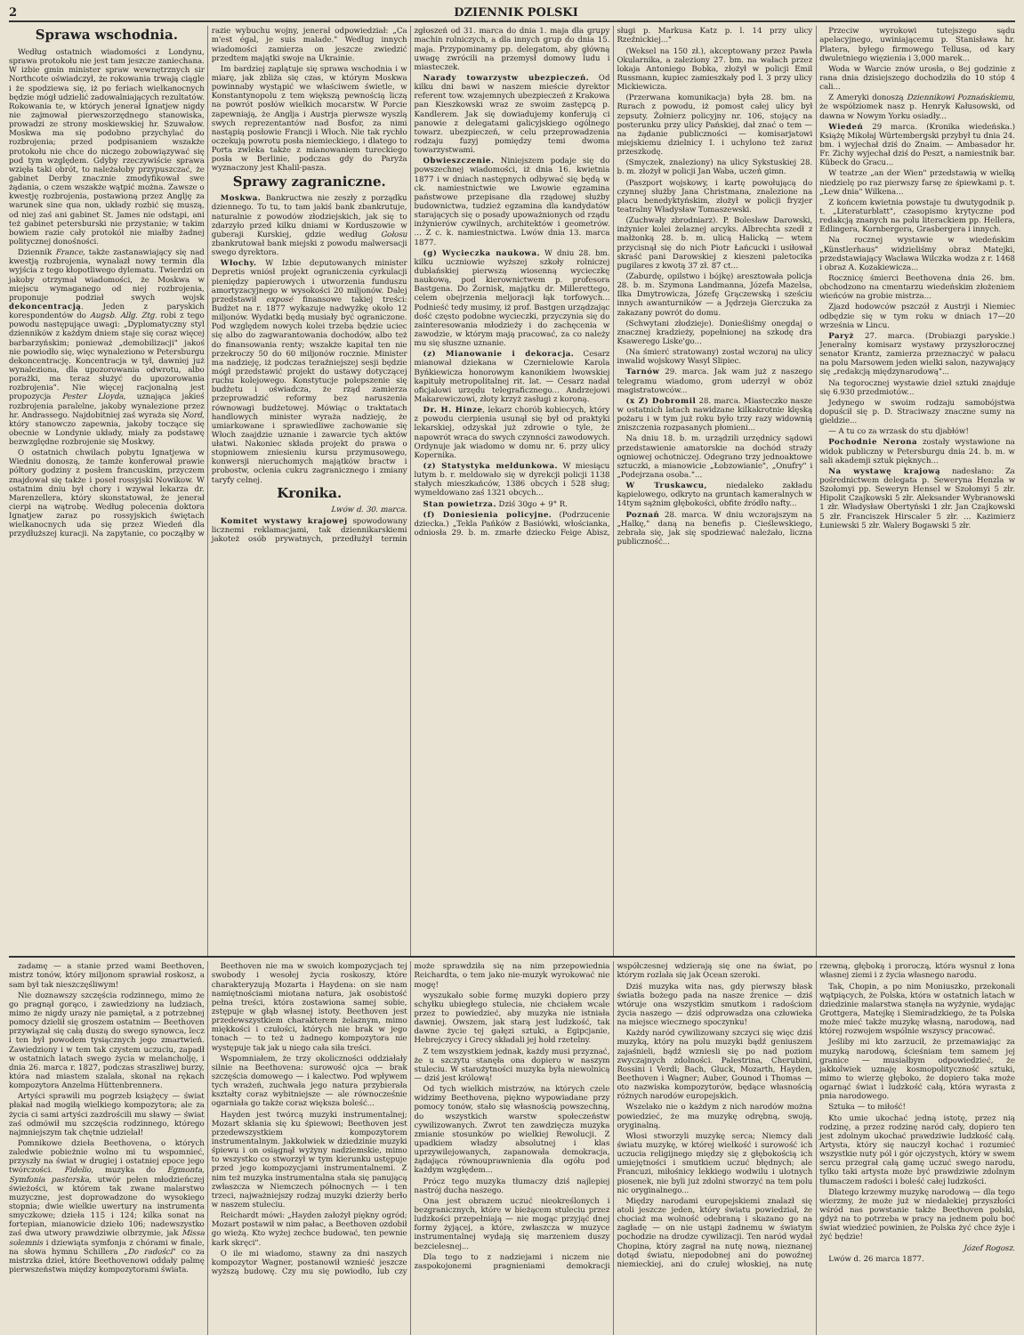2 DZIENNIK POLSKI
Sprawa wschodnia.
Według ostatnich wiadomości z Londynu, sprawa protokołu nie jest tam jeszcze zaniechana. W izbie gmin minister spraw wewnętrznych sir Northcote oświadczył, że rokowania trwają ciągle i że spodziewa się, iż po feriach wielkanocnych będzie mógł udzielić zadowalniających rezultatów. Rokowania te, w których jenerał Ignatjew nigdy nie zajmował pierwszorzędnego stanowiska, prowadzi ze strony moskiewskiej hr. Szuwałow. Moskwa ma się podobno przychylać do rozbrojenia; przed podpisaniem wszakże protokołu nie chce do niczego zobowiązywać się pod tym względem. Gdyby rzeczywiście sprawa wzięła taki obrót, to należałoby przypuszczać, że gabinet Derby znacznie zmodyfikował swe żądania, o czem wszakże wątpić można. Zawsze o kwestję rozbrojenia, postawioną przez Anglję za warunek sine qua non, układy rozbić się muszą, od niej zaś ani gabinet St. James nie odstąpi, ani też gabinet petersburski nie przystanie; w takim bowiem razie cały protokół nie miałby żadnej politycznej donośności.
Dziennik France, także zastanawiający się nad kwestją rozbrojenia, wynalazł nowy termin dla wyjścia z tego kłopotliwego dylematu. Twierdzi on jakoby otrzymał wiadomości, że Moskwa w miejscu wymaganego od niej rozbrojenia, proponuje podział swych wojsk dekoncentracją. Jeden z paryskich korespondentów do Augsb. Allg. Ztg. robi z tego powodu następujące uwagi: „Dyplomatyczny styl dzienników z każdym dniem staje się coraz więcej barbarzyńskim; ponieważ „demobilizacji" jakoś nie powiodło się, więc wynaleziono w Petersburgu dekoncentrację. Koncentracja w tył, dawniej już wynaleziona, dla upozorowania odwrotu, albo porażki, ma teraz służyć do upozorowania rozbrojenia". Nie więcej racjonalną jest propozycja Pester Lloyda, uznająca jakieś rozbrojenia paralelne, jakoby wynalezione przez hr. Andrassego. Najdobitniej zaś wyraża się Nord, który stanowczo zapewnia, jakoby toczące się obecnie w Londynie układy, miały za podstawę bezwzględne rozbrojenie się Moskwy.
O ostatnich chwilach pobytu Ignatjewa w Wiedniu donoszą, że tamże konferował prawie półtory godziny z posłem francuskim, przyczem znajdował się także i poseł rossyjski Nowikow. W ostatnim dniu był chory i wzywał lekarza dr. Marenzellera, który skonstatował, że jenerał cierpi na wątrobę. Według polecenia doktora Ignatjew zaraz po rossyjskich świętach wielkanocnych uda się przez Wiedeń dla przydłuższej kuracji. Na zapytanie, co począłby w razie wybuchu wojny, jenerał odpowiedział: „Ca m'est égal, je suis malade." Według innych wiadomości zamierza on jeszcze zwiedzić przedtem majątki swoje na Ukrainie.
Im bardziej zaplątuje się sprawa wschodnia i w miarę, jak zbliża się czas, w którym Moskwa powinnaby wystąpić we właściwem świetle, w Konstantynopolu z tem większą pewnością liczą na powrót posłów wielkich mocarstw. W Porcie zapewniają, że Anglja i Austrja pierwsze wyszlą swych reprezentantów nad Bosfor, za nimi nastąpią posłowie Francji i Włoch. Nie tak rychło oczekują powrotu posła niemieckiego, i dlatego to Porta zwleka także z mianowaniem tureckiego posła w Berlinie, podczas gdy do Paryża wyznaczony jest Khalil-pasza.
Sprawy zagraniczne.
Moskwa. Bankructwa nie zeszły z porządku dziennego. To tu, to tam jakiś bank zbankrutuje, naturalnie z powodów złodziejskich, jak się to zdarzyło przed kilku dniami w Korduszowie w guberaji Kurskiej, gdzie według Gołosu zbankrutował bank miejski z powodu malwersacji swego dyrektora.
Włochy. W Izbie deputowanych minister Depretis wniósł projekt ograniczenia cyrkulacji pieniędzy papierowych i utworzenia funduszu amortyzacyjnego w wysokości 20 miljonów. Dalej przedstawił exposé finansowe takiej treści: Budżet na r. 1877 wykazuje nadwyżkę około 12 miljonów. Wydatki będą musiały być ograniczone. Pod względem nowych kolei trzeba będzie uciec się albo do zagwarantowania dochodów, albo też do finansowania renty; wszakże kapitał ten nie przekroczy 50 do 60 miljonów rocznie. Minister ma nadzieję, iż podczas teraźniejszej sesji będzie mógł przedstawić projekt do ustawy dotyczącej ruchu kolejowego. Konstytucje polepszenie się budżetu i oświadcza, że rząd zamierza przeprowadzić reformy bez naruszenia równowagi budżetowej. Mówiąc o traktatach handlowych minister wyraża nadzieję, że umiarkowane i sprawiedliwe zachowanie się Włoch zaajdzie uznanie i zawarcie tych aktów ułatwi. Nakoniec składa projekt do prawa o stopniowem zniesieniu kursu przymusowego, konwersji nieruchomych majątków bractw i probostw, oclenia cukru zagranicznego i zmiany taryfy celnej.
Kronika.
Lwów d. 30. marca.
Komitet wystawy krajowej spowodowany licznemi reklamacjami, tak dziennikarskiemi jakoteż osób prywatnych, przedłużył termin zgłoszeń od 31. marca do dnia 1. maja dla grupy machin rolniczych, a dla innych grup do dnia 15. maja. Przypominamy pp. delegatom, aby główną uwagę zwrócili na przemysł domowy ludu i miasteczek.
Narady towarzystw ubezpieczeń. Od kilku dni bawi w naszem mieście dyrektor referent tow. wzajemnych ubezpieczeń z Krakowa pan Kieszkowski wraz ze swoim zastępcą p. Kandlerem. Jak się dowiadujemy konferują ci panowie z delegatami galicyjskiego ogólnego towarz. ubezpieczeń, w celu przeprowadzenia rodzaju fuzyj pomiędzy temi dwoma towarzystwami.
Obwieszczenie. Niniejszem podaje się do powszechnej wiadomości, iż dnia 16. kwietnia 1877 i w dniach następnych odbywać się będą w ck. namiestnictwie we Lwowie egzamina państwowe przepisane dla rządowej służby budownictwa, tudzież egzamina dla kandydatów starających się o posady upoważnionych od rządu inżynierów cywilnych, architektów i geometrów. ... Z c. k. namiestnictwa. Lwów dnia 13. marca 1877.
(g) Wycieczka naukowa. W dniu 28. bm. kilku uczniowie wyższej szkoły rolniczej dublańskiej pierwszą wiosenną wycieczkę naukową, pod kierownictwem p. profesora Bastgena. Do Żornisk, majątku dr. Millerettego, celem obejrzenia meljoracji łąk torfowych... Podnieść tedy musimy, iż prof. Bastgen urządzając dość często podobne wycieczki, przyczynia się do zainteresowania młodzieży i do zachęcenia w zawodzie, w którym mają pracować, za co należy mu się słuszne uznanie.
(z) Mianowanie i dekoracja. Cesarz mianował dziekana w Czernielowie Karola Byńkiewicza honorowym kanonikiem lwowskiej kapituły metropolitalnej rit. lat. — Cesarz nadał oficjalowi urzędu telegraficznego... Andrzejowi Makarewiczowi, złoty krzyż zasługi z koroną.
Dr. H. Hinze, lekarz chorób kobiecych, który z powodu cierpienia usunął się był od praktyki lekarskiej, odzyskał już zdrowie o tyle, że napowrót wraca do swych czynności zawodowych. Ordynuje jak wiadomo w domu nr. 6. przy ulicy Kopernika.
(z) Statystyka meldunkowa. W miesiącu lutym b. r. meldowało się w dyrekcji policji 1138 stałych mieszkańców, 1386 obcych i 528 sług; wymeldowano zaś 1321 obcych...
Stan powietrza. Dziś 30go + 9° R.
(f) Doniesienia policyjne. (Podrzucenie dziecka.) „Tekla Pańków z Basiówki, włościanka, odniosła 29. b. m. zmarłe dziecko Feige Abisz, sługi p. Markusa Katz p. l. 14 przy ulicy Rzeźnickiej..."
(Weksel na 150 zł.), akceptowany przez Pawła Okularnika, a zaleziony 27. bm. na wałach przez lokaja Antoniego Bobka, złożył w policji Emil Russmann, kupiec zamieszkały pod l. 3 przy ulicy Mickiewicza.
(Przerwana komunikacja) była 28. bm. na Rurach z powodu, iż pomost całej ulicy był zepsuty. Żołnierz policyjny nr. 106, stojący na posterunku przy ulicy Pańskiej, dał znać o tem — na żądanie publiczności — komisarjatowi miejskiemu dzielnicy I. i uchylono też zaraz przeszkodę.
(Smyczek, znaleziony) na ulicy Sykstuskiej 28. b. m. złożył w policji Jan Waba, uczeń gimn.
(Paszport wojskowy, i kartę powołującą do czynnej służby Jana Christmana, znalezione na placu benedyktyńskim, złożył w policji fryzjer teatralny Władysław Tomaszewski.
(Zuchwały zbrodniarz). P. Bolesław Darowski, inżynier kolei żelaznej arcyks. Albrechta szedł z małżonką 28. b. m. ulicą Halicką — wtem przycisnął się do nich Piotr Łańcucki i usiłował skraść pani Darowskiej z kieszeni paletocika pugilares z kwotą 37 zł. 87 ct...
(Zaburdę, opilstwo i bójkę) aresztowała policja 28. b. m. Szymona Landmanna, Józefa Mazelsa, Ilka Dmytrowicza, Józefę Grączewską i sześciu innych awanturników — a Jędrzeja Gierczuka za zakazany powrót do domu.
(Schwytani złodzieje). Donieśliśmy onegdaj o znacznej kradzieży, popełnionej na szkodę dra Ksawerego Liske'go...
(Na śmierć stratowany) został wczoraj na ulicy inwalid wojskowy Wasyl Slipiec.
Tarnów 29. marca. Jak wam już z naszego telegramu wiadomo, grom uderzył w obóz magistratowców...
(x Z) Dobromil 28. marca. Miasteczko nasze w ostatnich latach nawidzane kilkakrotnie klęską pożaru i w tym już roku było trzy razy widownią zniszczenia rozpasanych płomieni...
Na dniu 18. b. m. urządzili urzędnicy sądowi przedstawienie amatorskie na dochód straży ogniowej ochotniczej. Odegrano trzy jednoaktowe sztuczki, a mianowicie „Łobzowianie", „Onufry" i „Podejrzana osoba."...
W Truskawcu, niedaleko zakładu kąpielowego, odkryto na gruntach kameralnych w 14tym sążnim głębokości, obfite źródło nafty...
Poznań 28. marca. W dniu wczorajszym na „Halkę," daną na benefis p. Cieślewskiego, zebrała się, jak się spodziewać należało, liczna publiczność...
Przeciw wyrokowi tutejszego sądu apelacyjnego, uwiniającemu p. Stanisława hr. Platera, byłego firmowego Tellusa, od kary dwuletniego więzienia i 3,000 marek...
Woda w Warcie znów urosła, o 8ej godzinie z rana dnia dzisiejszego dochodziła do 10 stóp 4 cali...
Z Ameryki donoszą Dziennikowi Poznańskiemu, że współziomek nasz p. Henryk Kałusowski, od dawna w Nowym Yorku osiadły...
Wiedeń 29 marca. (Kronika wiedeńska.) Książę Mikołaj Würtembergski przybył tu dnia 24. bm. i wyjechał dziś do Znaim. — Ambasador hr. Fr. Zichy wyjechał dziś do Peszt, a namiestnik bar. Kübeck do Gracu...
W teatrze „an der Wien" przedstawią w wielką niedzielę po raz pierwszy farsę ze śpiewkami p. t. „Lew dnia" Wilkena...
Z końcem kwietnia powstaje tu dwutygodnik p. t. „Literaturblatt", czasopismo krytyczne pod redakcją znanych na polu literackiem pp. Hellera, Edlingera, Kornbergera, Grasbergera i innych.
Na rocznej wystawie w wiedeńskim „Künstlerhaus" widzieliśmy obraz Matejki, przedstawiający Wacława Wilczka wodza z r. 1468 i obraz A. Kozakiewicza...
Rocznicę śmierci Beethovena dnia 26. bm. obchodzono na cmentarzu wiedeńskim złożeniem wieńców na grobie mistrza...
Zjazd hodowców pszczół z Austrji i Niemiec odbędzie się w tym roku w dniach 17—20 września w Lincu.
Paryż 27. marca. (Drobiazgi paryskie.) Jeneralny komisarz wystawy przyszłorocznej senator Krantz, zamierza przeznaczyć w pałacu na polu Marsowem jeden wielki salon, nazywający się „redakcją międzynarodową"...
Na tegorocznej wystawie dzieł sztuki znajduje się 6.930 przedmiotów...
Jedynego w swoim rodzaju samobójstwa dopuścił się p. D. Straciwazy znaczne sumy na gieldzie...
— A tu co za wrzask do stu djabłów!
Pochodnie Nerona zostały wystawione na widok publiczny w Petersburgu dnia 24. b. m. w sali akademji sztuk pięknych...
Na wystawę krajową nadesłano: Za pośrednictwem delegata p. Seweryna Henzla w Szołomyi pp. Seweryn Hensel w Szołomyi 5 złr. Hipolit Czajkowski 5 złr. Aleksander Wybranowski 1 złr. Władysław Obertyński 1 złr. Jan Czajkowski 5 złr. Franciszek Hirscaler 5 złr. ... Kazimierz Łuniewski 5 złr. Walery Bogawski 5 złr.
zadamę — a stanie przed wami Beethoven, mistrz tonów, który miljonom sprawiał roskosz, a sam był tak nieszczęśliwym!
Nie doznawszy szczęścia rodzinnego, mimo że go pragnął gorąco, i zawiedziony na ludziach, mimo że nigdy urazy nie pamiętał, a z potrzebnej pomocy dzielił się groszem ostatnim — Beethoven przywiązał się całą duszą do swego synowca, lecz i ten był powodem tysiącznych jego zmartwień. Zawiedziony i w tem tak czystem uczuciu, zapadł w ostatnich latach swego życia w melancholję, i dnia 26. marca r. 1827, podczas straszliwej burzy, która nad miastem szalała, skonał na rękach kompozytora Anzelma Hüttenbrennera.
Artyści sprawili mu pogrzeb książęcy — świat płakał nad mogiłą wielkiego kompozytora; ale za życia ci sami artyści zazdrościli mu sławy — świat zaś odmówił mu szczęścia rodzinnego, którego najmniejszym tak chętnie udzielał!
Pomnikowe dzieła Beethovena, o których zaledwie pobieżnie wolno mi tu wspomnieć, przyszły na świat w drugiej i ostatniej epoce jego twórczości. Fidelio, muzyka do Egmonta, Symfonia pasterska, utwór pełen młodzieńczej świeżości, w którem tak zwane malarstwo muzyczne, jest doprowadzone do wysokiego stopnia; dwie wielkie uwertury na instrumenta smyczkowe; dzieła 115 i 124; kilka sonat na fortepian, mianowicie dzieło 106; nadewszystko zaś dwa utwory prawdziwie olbrzymie, jak Missa solemnis i dziewiąta symfonja z chórami w finale, na słowa hymnu Schillera „Do radości" co za mistrzka dzieł, które Beethovenowi oddały palmę pierwszeństwa między kompozytorami świata.
Beethoven nie ma w swoich kompozycjach tej swobody i wesołej życia roskoszy, które charakteryzują Mozarta i Haydena: on sie nam namiętnościami miotana natura, jak osobistość pełna treści, która zostawiona samej sobie, zstępuje w głąb własnej istoty. Beethoven jest przedewszystkiem charakterem żelaznym, mimo miękkości i czułości, których nie brak w jego tonach — to też u żadnego kompozytora nie występuje tak jak u niego cała siła treści.
Wspomniałem, że trzy okoliczności oddziałały silnie na Beethovena: surowość ojca — brak szczęścia domowego — i kalectwo. Pod wpływem tych wrażeń, zuchwała jego natura przybierała kształty coraz wybitniejsze — ale równocześnie ogarniała go także coraz większa boleść...
Hayden jest twórcą muzyki instrumentalnej; Mozart skłania się ku śpiewowi; Beethoven jest przedewszystkiem kompozytorem instrumentalnym. Jakkolwiek w dziedzinie muzyki śpiewu i on osiągnął wyżyny nadziemskie, mimo to wszystko co stworzył w tym kierunku ustępuje przed jego kompozycjami instrumentalnemi. Z nim też muzyka instrumentalna stała się panującą zwłaszcza w Niemczech północnych — i ten trzeci, najważniejszy rodzaj muzyki dzierży berło w naszem stuleciu.
Reichardt mówi: „Hayden założył piękny ogród; Mozart postawił w nim pałac, a Beethoven ozdobił go wieżą. Kto wyżej zechce budować, ten pewnie kark skręci".
O ile mi wiadomo, stawny za dni naszych kompozytor Wagner, postanowił wznieść jeszcze wyższą budowę. Czy mu się powiodło, lub czy może sprawdziła się na nim przepowiednia Reichardta, o tem jako nie-muzyk wyrokować nie mogę!
wyszukało sobie formę muzyki dopiero przy schyłku ubiegłego stulecia, nie chciałem wcale przez to powiedzieć, aby muzyka nie istniała dawniej. Owszem, jak starą jest ludzkość, tak dawne życie tej gałęzi sztuki, a Egipcjanie, Hebrejczycy i Grecy składali jej hołd rzetelny.
Z tem wszystkiem jednak, każdy musi przyznać, że u szczytu stanęła ona dopiero w naszym stuleciu. W starożytności muzyka była niewolnicą — dziś jest królową!
Od tych wielkich mistrzów, na których czele widzimy Beethovena, piękno wypowiadane przy pomocy tonów, stało się własnością powszechną, do wszystkich warstw społeczeństw cywilizowanych. Zwrot ten zawdzięcza muzyka zmianie stosunków po wielkiej Rewolucji. Z upadkiem władzy absolutnej i klas uprzywilejowanych, zapanowała demokracja, żądająca równouprawnienia dla ogółu pod każdym względem...
Prócz tego muzyka tłumaczy dziś najlepiej nastrój ducha naszego.
Ona jest obrazem uczuć nieokreślonych i bezgranicznych, które w bieżącem stuleciu przez ludzkości przepełniają — nie mogąc przyjąć dnej formy żyjącej, a które, zwłaszcza w muzyce instrumentalnej wydają się marzeniem duszy bezcielesnej...
Dla tego to z nadziejami i niczem nie zaspokojonemi pragnieniami demokracji współczesnej wdzierają się one na świat, po którym rozlała się jak Ocean szeroki.
Dziś muzyka wita nas, gdy pierwszy błask światła bożego pada na nasze źrenice — dziś wtóruje ona wszystkim smutkom i radościom życia naszego — dziś odprowadza ona człowieka na miejsce wiecznego spoczynku!
Każdy naród cywilizowany szczyci się więc dziś muzyką, który na polu muzyki bądź geniuszem zajaśnieli, bądź wzniesli się po nad poziom zwyczajnych zdolności. Palestrina, Cherubini, Rossini i Verdi; Bach, Gluck, Mozarth, Hayden, Beethoven i Wagner; Auber, Gounod i Thomas — oto nazwiska kompozytorów, będące własnością różnych narodów europejskich.
Wszelako nie o każdym z nich narodów można powiedzieć, że ma muzykę odrębną, swoją, oryginalną.
Włosi stworzyli muzykę serca; Niemcy dali światu muzykę, w której wielkość i surowość ich uczucia religijnego między się z głębokością ich umiejętności i smutkiem uczuć błędnych; ale Francuzi, miłośnicy lekkiego wodwilu i ulotnych piosenek, nie byli już zdolni stworzyć na tem polu nic oryginalnego...
Między narodami europejskiemi znalazł się atoli jeszcze jeden, który światu powiedział, że chociaż ma wolność odebraną i skazano go na zagładę — on nie ustąpi żadnemu w światym pochodzie na drodze cywilizacji. Ten naród wydał Chopina, który zagrał na nutę nową, nieznanej dotąd światu, niepodobnej ani do powoźnej niemieckiej, ani do czułej włoskiej, na nutę rzewną, głęboką i proroczą, która wysnuł z łona własnej ziemi i z życia własnego narodu.
Tak, Chopin, a po nim Moniuszko, przekonali wątpiących, że Polska, która w ostatnich latach w dziedzinie malarstwa stanęła na wyżynie, wydając Grottgera, Matejkę i Siemiradzkiego, że ta Polska może mieć także muzykę własną, narodową, nad której rozwojem wspólnie wszyscy pracować.
Jeśliby mi kto zarzucił, że przemawiając za muzyką narodową, ścieśniam tem samem jej granice — musiałbym odpowiedzieć, że jakkolwiek uznaję kosmopolityczność sztuki, mimo to wierzę głęboko, że dopiero taka może ogarnąć świat i ludzkość całą, która wyrasta z pnia narodowego.
Sztuka — to miłość!
Kto umie ukochać jedną istotę, przez nią rodzinę, a przez rodzinę naród cały, dopiero ten jest zdolnym ukochać prawdziwie ludzkość całą. Artysta, który się nauczył kochać i rozumieć wszystkie nuty pól i gór ojczystych, który w swem sercu przegrał całą gamę uczuć swego narodu, tylko taki artysta może być prawdziwie zdolnym tłumaczem radości i boleść całej ludzkości.
Dlatego krzewmy muzykę narodową — dla tego wierzmy, że może już w niedalekiej przyszłości wśród nas powstanie także Beethoven polski, gdyż na to potrzeba w pracy na jednem polu boć świat wiedzieć powinien, że Polska żyć chce żyje i żyć będzie!
Józef Rogosz.
Lwów d. 26 marca 1877.